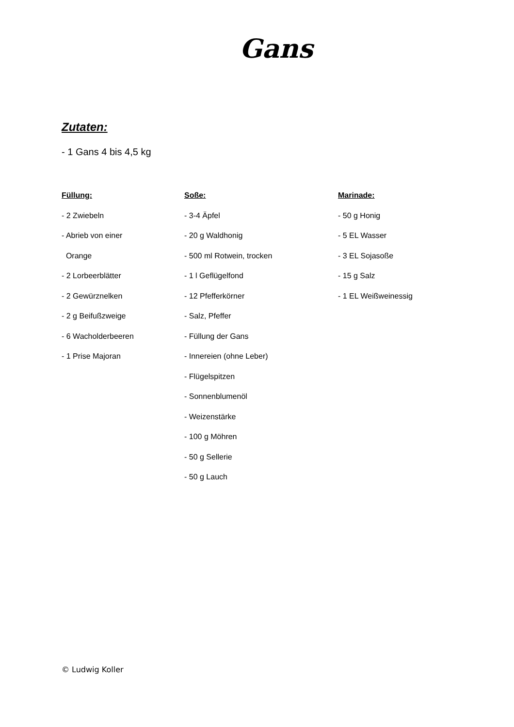Gans
Zutaten:
- 1 Gans 4 bis 4,5 kg
Füllung:
- 2 Zwiebeln
- Abrieb von einer
Orange
- 2 Lorbeerblätter
- 2 Gewürznelken
- 2 g Beifußzweige
- 6 Wacholderbeeren
- 1 Prise Majoran
Soße:
- 3-4 Äpfel
- 20 g Waldhonig
- 500 ml Rotwein, trocken
- 1 l Geflügelfond
- 12 Pfefferkörner
- Salz, Pfeffer
- Füllung der Gans
- Innereien (ohne Leber)
- Flügelspitzen
- Sonnenblumenöl
- Weizenstärke
- 100 g Möhren
- 50 g Sellerie
- 50 g Lauch
Marinade:
- 50 g Honig
- 5 EL Wasser
- 3 EL Sojasoße
- 15 g Salz
- 1 EL Weißweinessig
© Ludwig Koller